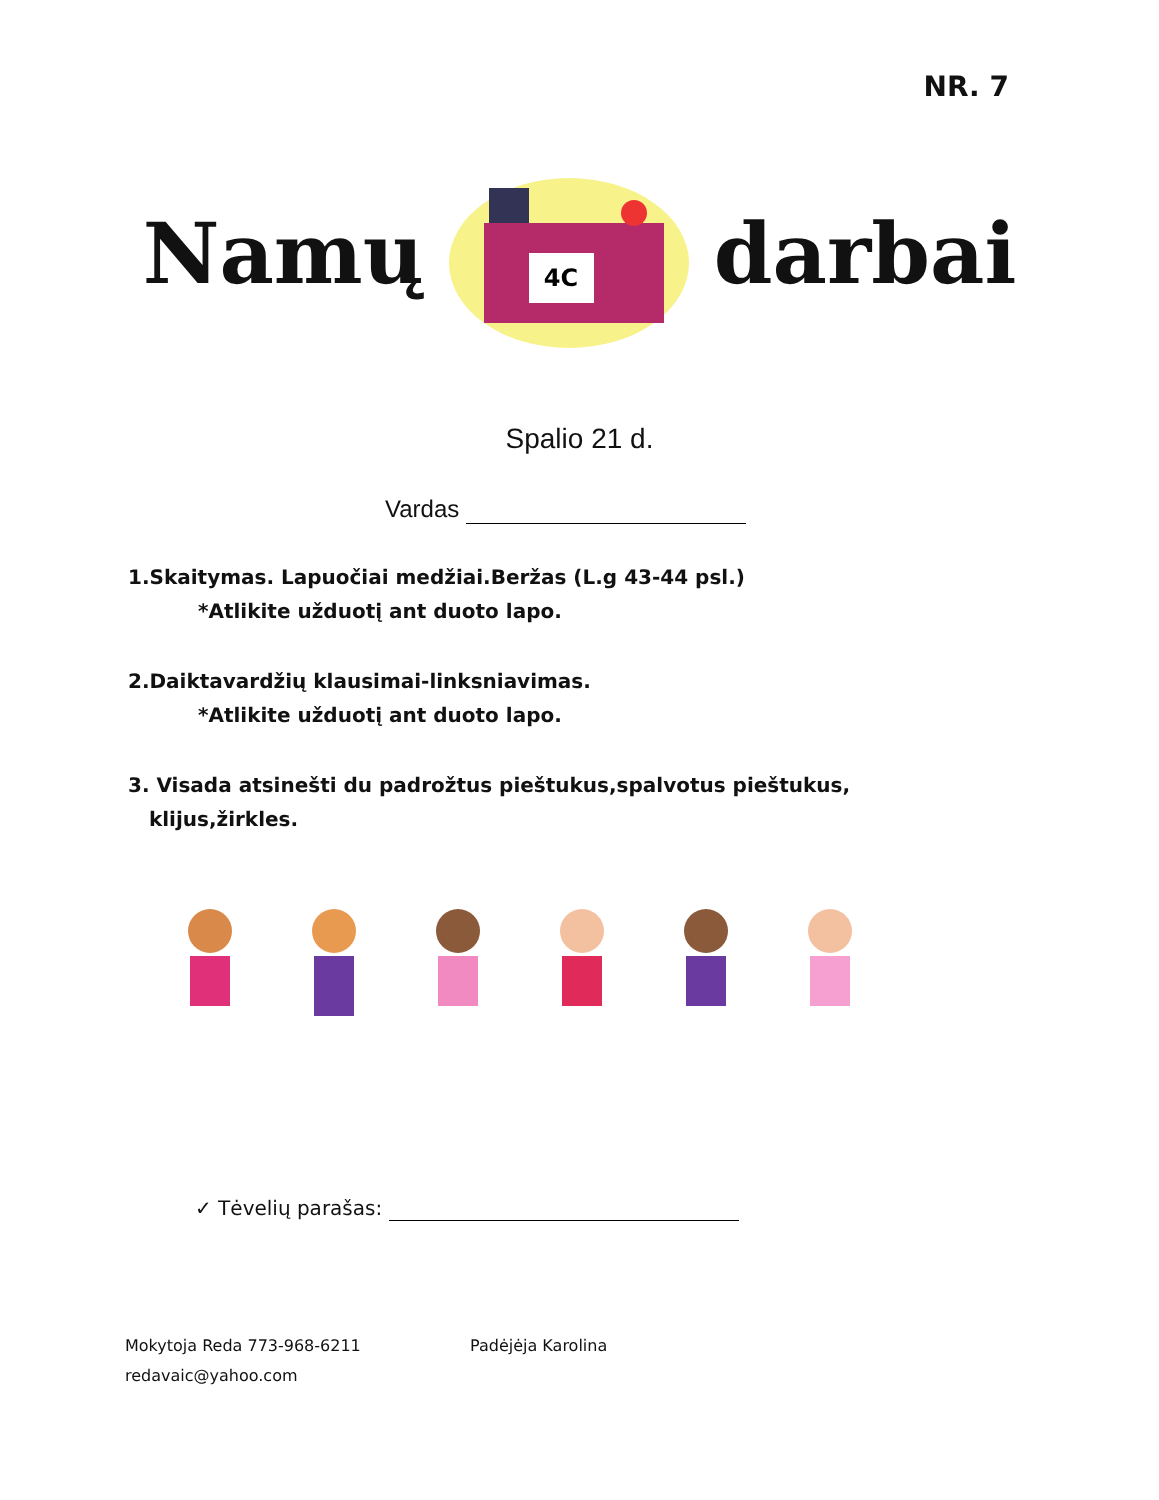NR. 7
Namų
4C
darbai
Spalio 21 d.
Vardas
1.Skaitymas. Lapuočiai medžiai.Beržas (L.g 43-44 psl.)
*Atlikite užduotį ant duoto lapo.
2.Daiktavardžių klausimai-linksniavimas.
*Atlikite užduotį ant duoto lapo.
3. Visada atsinešti du padrožtus pieštukus,spalvotus pieštukus,
klijus,žirkles.
✓ Tėvelių parašas:
Mokytoja Reda 773-968-6211
redavaic@yahoo.com
Padėjėja Karolina